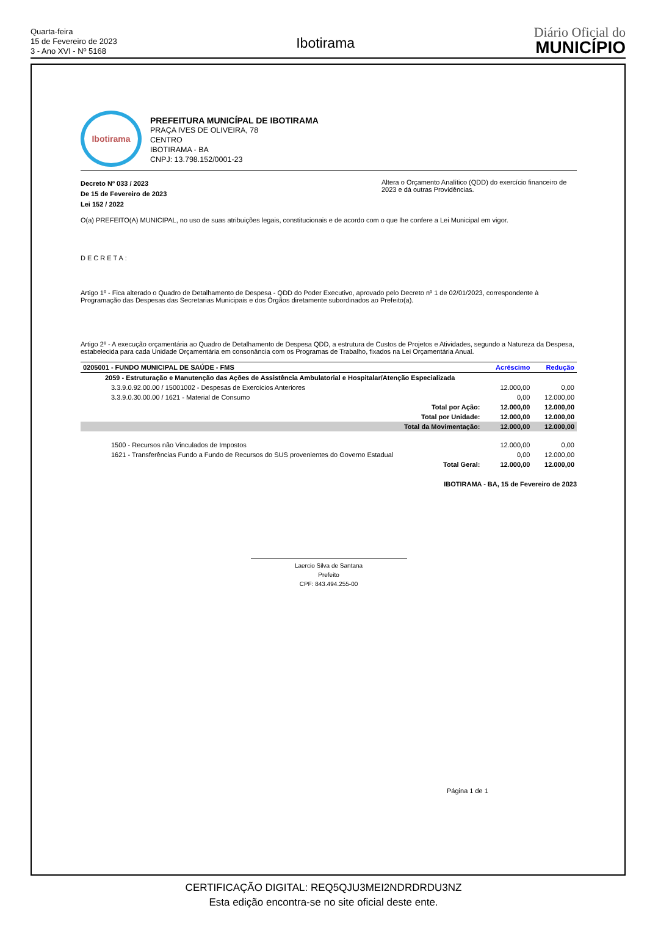Quarta-feira
15 de Fevereiro de 2023
3 - Ano XVI - Nº 5168
Ibotirama
Diário Oficial do
MUNICÍPIO
Ibotirama
PREFEITURA MUNICÍPAL DE IBOTIRAMA
PRAÇA IVES DE OLIVEIRA, 78
CENTRO
IBOTIRAMA - BA
CNPJ: 13.798.152/0001-23
Decreto Nº 033 / 2023
De 15 de Fevereiro de 2023
Lei 152 / 2022
Altera o Orçamento Analítico (QDD) do exercício financeiro de 2023 e dá outras Providências.
O(a) PREFEITO(A) MUNICIPAL, no uso de suas atribuições legais, constitucionais e de acordo com o que lhe confere a Lei Municipal em vigor.
DECRETA:
Artigo 1º - Fica alterado o Quadro de Detalhamento de Despesa - QDD do Poder Executivo, aprovado pelo Decreto nº 1 de 02/01/2023, correspondente à Programação das Despesas das Secretarias Municipais e dos Órgãos diretamente subordinados ao Prefeito(a).
Artigo 2º - A execução orçamentária ao Quadro de Detalhamento de Despesa QDD, a estrutura de Custos de Projetos e Atividades, segundo a Natureza da Despesa, estabelecida para cada Unidade Orçamentária em consonância com os Programas de Trabalho, fixados na Lei Orçamentária Anual.
| 0205001 - FUNDO MUNICIPAL DE SAÚDE - FMS | Acréscimo | Redução |
| --- | --- | --- |
| 2059 - Estruturação e Manutenção das Ações de Assistência Ambulatorial e Hospitalar/Atenção Especializada | | |
| 3.3.9.0.92.00.00 / 15001002 - Despesas de Exercícios Anteriores | 12.000,00 | 0,00 |
| 3.3.9.0.30.00.00 / 1621 - Material de Consumo | 0,00 | 12.000,00 |
| Total por Ação: | 12.000,00 | 12.000,00 |
| Total por Unidade: | 12.000,00 | 12.000,00 |
| Total da Movimentação: | 12.000,00 | 12.000,00 |
| 1500 - Recursos não Vinculados de Impostos | 12.000,00 | 0,00 |
| 1621 - Transferências Fundo a Fundo de Recursos do SUS provenientes do Governo Estadual | 0,00 | 12.000,00 |
| Total Geral: | 12.000,00 | 12.000,00 |
IBOTIRAMA - BA, 15 de Fevereiro de 2023
Laercio Silva de Santana
Prefeito
CPF: 843.494.255-00
Página 1 de 1
CERTIFICAÇÃO DIGITAL: REQ5QJU3MEI2NDRDRDU3NZ
Esta edição encontra-se no site oficial deste ente.